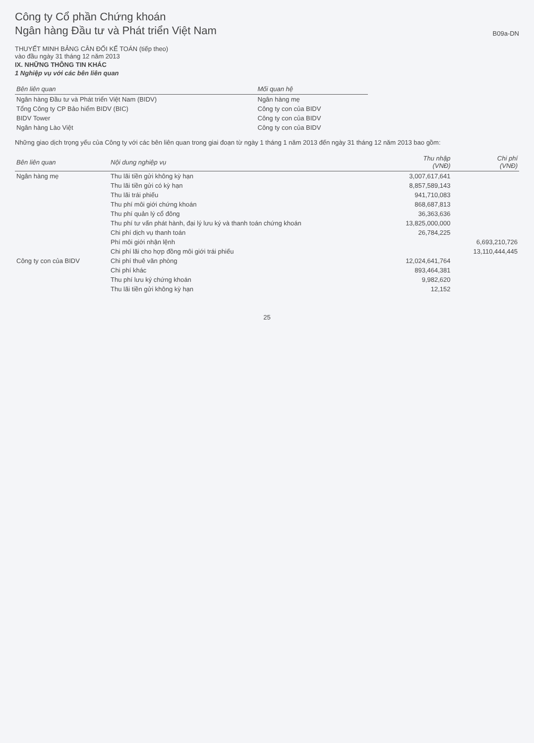Công ty Cổ phần Chứng khoán
Ngân hàng Đầu tư và Phát triển Việt Nam
B09a-DN
THUYẾT MINH BẢNG CÂN ĐỐI KẾ TOÁN (tiếp theo)
vào đầu ngày 31 tháng 12 năm 2013
IX. NHỮNG THÔNG TIN KHÁC
1 Nghiệp vụ với các bên liên quan
| Bên liên quan | Mối quan hệ |
| --- | --- |
| Ngân hàng Đầu tư và Phát triển Việt Nam (BIDV) | Ngân hàng mẹ |
| Tổng Công ty CP Bảo hiểm BIDV (BIC) | Công ty con của BIDV |
| BIDV Tower | Công ty con của BIDV |
| Ngân hàng Lào Việt | Công ty con của BIDV |
Những giao dịch trọng yếu của Công ty với các bên liên quan trong giai đoạn từ ngày 1 tháng 1 năm 2013 đến ngày 31 tháng 12 năm 2013 bao gồm:
| Bên liên quan | Nội dung nghiệp vụ | Thu nhập (VNĐ) | Chi phí (VNĐ) |
| --- | --- | --- | --- |
| Ngân hàng mẹ | Thu lãi tiền gửi không kỳ hạn | 3,007,617,641 | |
| | Thu lãi tiền gửi có kỳ hạn | 8,857,589,143 | |
| | Thu lãi trái phiếu | 941,710,083 | |
| | Thu phí môi giới chứng khoán | 868,687,813 | |
| | Thu phí quản lý cổ đông | 36,363,636 | |
| | Thu phí tư vấn phát hành, đại lý lưu ký và thanh toán chứng khoán | 13,825,000,000 | |
| | Chi phí dịch vụ thanh toán | 26,784,225 | |
| | Phí môi giới nhận lệnh | | 6,693,210,726 |
| | Chi phí lãi cho hợp đồng môi giới trái phiếu | | 13,110,444,445 |
| Công ty con của BIDV | Chi phí thuê văn phòng | 12,024,641,764 | |
| | Chi phí khác | 893,464,381 | |
| | Thu phí lưu ký chứng khoán | 9,982,620 | |
| | Thu lãi tiền gửi không kỳ hạn | 12,152 | |
25